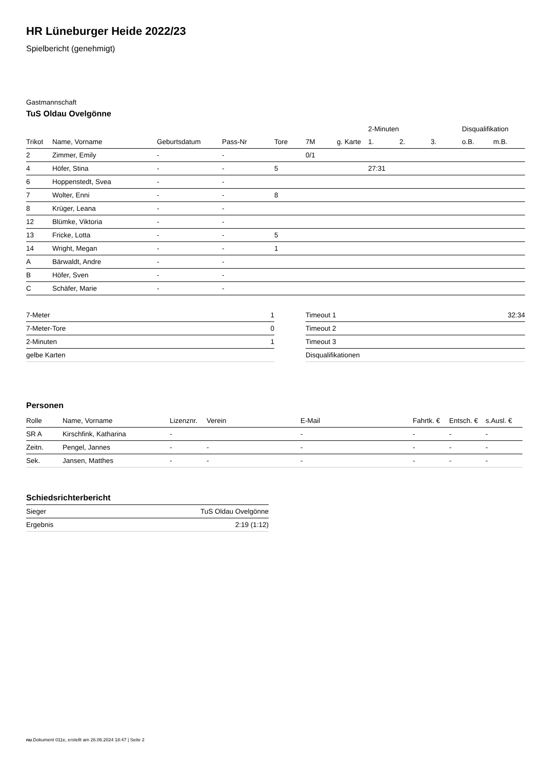HR Lüneburger Heide 2022/23
Spielbericht (genehmigt)
Gastmannschaft
TuS Oldau Ovelgönne
| | | | | | | | 2-Minuten | | | Disqualifikation | |
| --- | --- | --- | --- | --- | --- | --- | --- | --- | --- | --- | --- |
| Trikot | Name, Vorname | Geburtsdatum | Pass-Nr | Tore | 7M | g. Karte | 1. | 2. | 3. | o.B. | m.B. |
| 2 | Zimmer, Emily | - | - | | 0/1 | | | | | | |
| 4 | Höfer, Stina | - | - | 5 | | | 27:31 | | | | |
| 6 | Hoppenstedt, Svea | - | - | | | | | | | | |
| 7 | Wolter, Enni | - | - | 8 | | | | | | | |
| 8 | Krüger, Leana | - | - | | | | | | | | |
| 12 | Blümke, Viktoria | - | - | | | | | | | | |
| 13 | Fricke, Lotta | - | - | 5 | | | | | | | |
| 14 | Wright, Megan | - | - | 1 | | | | | | | |
| A | Bärwaldt, Andre | - | - | | | | | | | | |
| B | Höfer, Sven | - | - | | | | | | | | |
| C | Schäfer, Marie | - | - | | | | | | | | |
| 7-Meter | 1 |
| 7-Meter-Tore | 0 |
| 2-Minuten | 1 |
| gelbe Karten | |
| Timeout 1 | 32:34 |
| Timeout 2 | |
| Timeout 3 | |
| Disqualifikationen | |
Personen
| Rolle | Name, Vorname | Lizenznr. | Verein | E-Mail | Fahrtk. € | Entsch. € | s.Ausl. € |
| --- | --- | --- | --- | --- | --- | --- | --- |
| SR A | Kirschfink, Katharina | - | | - | - | - | - |
| Zeitn. | Pengel, Jannes | - | - | - | - | - | - |
| Sek. | Jansen, Matthes | - | - | - | - | - | - |
Schiedsrichterbericht
| Sieger | TuS Oldau Ovelgönne |
| Ergebnis | 2:19 (1:12) |
nu.Dokument 011e, erstellt am 26.06.2024 18:47 | Seite 2